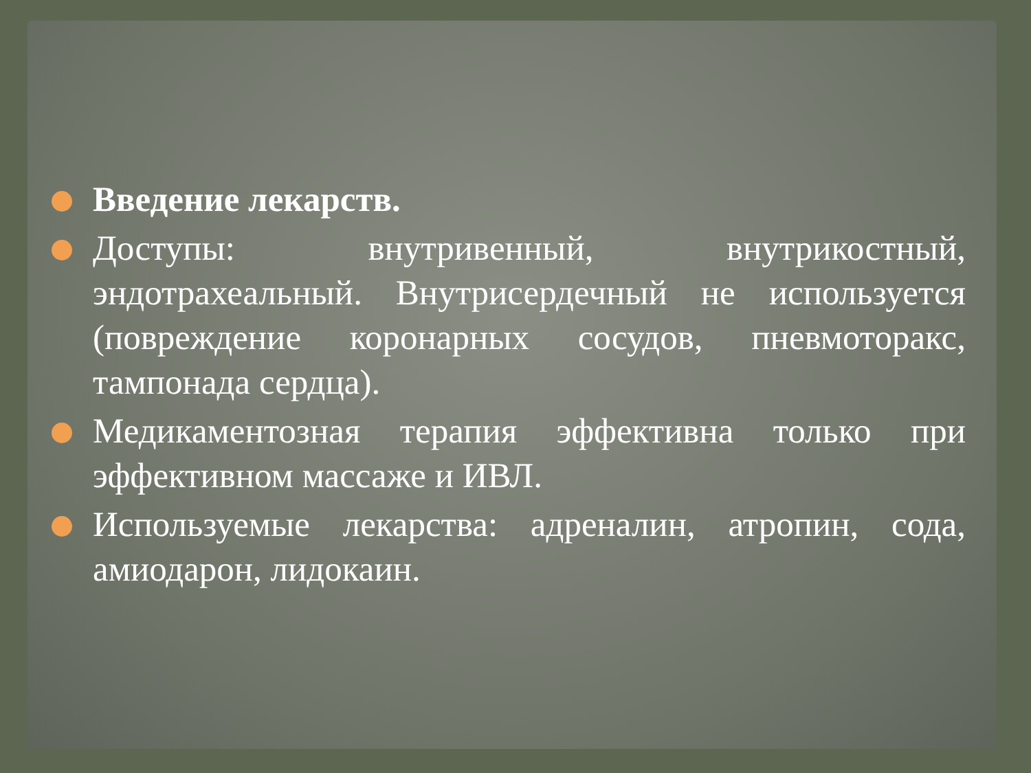Введение лекарств.
Доступы: внутривенный, внутрикостный, эндотрахеальный. Внутрисердечный не используется (повреждение коронарных сосудов, пневмоторакс, тампонада сердца).
Медикаментозная терапия эффективна только при эффективном массаже и ИВЛ.
Используемые лекарства: адреналин, атропин, сода, амиодарон, лидокаин.